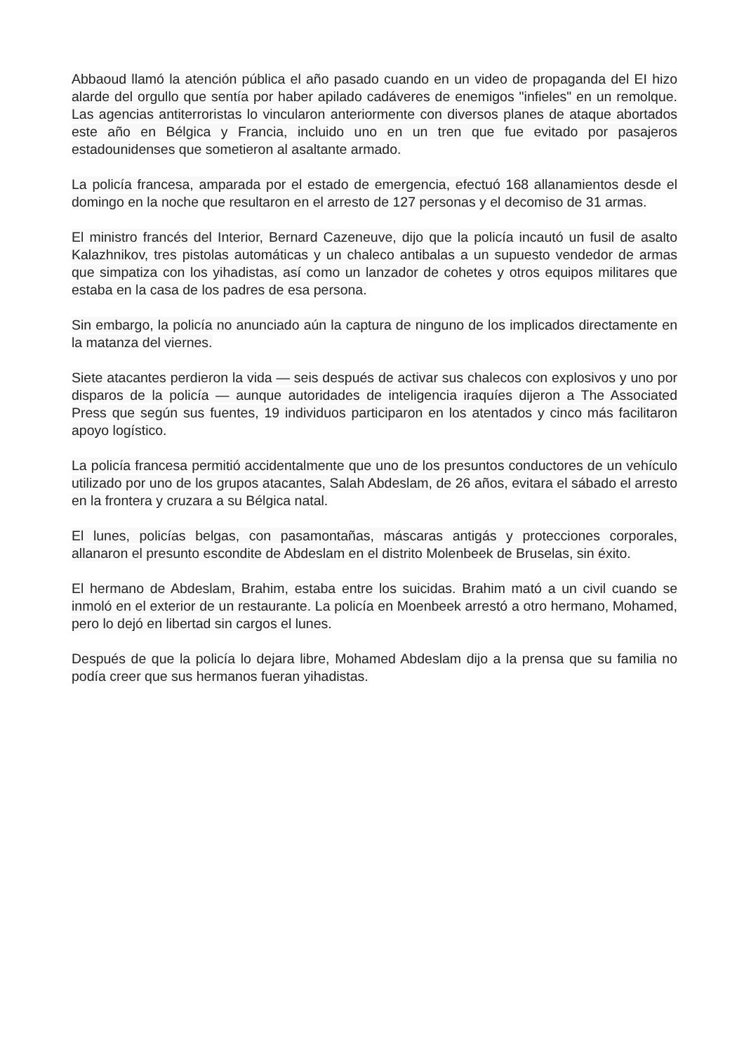Abbaoud llamó la atención pública el año pasado cuando en un video de propaganda del EI hizo alarde del orgullo que sentía por haber apilado cadáveres de enemigos "infieles" en un remolque. Las agencias antiterroristas lo vincularon anteriormente con diversos planes de ataque abortados este año en Bélgica y Francia, incluido uno en un tren que fue evitado por pasajeros estadounidenses que sometieron al asaltante armado.
La policía francesa, amparada por el estado de emergencia, efectuó 168 allanamientos desde el domingo en la noche que resultaron en el arresto de 127 personas y el decomiso de 31 armas.
El ministro francés del Interior, Bernard Cazeneuve, dijo que la policía incautó un fusil de asalto Kalazhnikov, tres pistolas automáticas y un chaleco antibalas a un supuesto vendedor de armas que simpatiza con los yihadistas, así como un lanzador de cohetes y otros equipos militares que estaba en la casa de los padres de esa persona.
Sin embargo, la policía no anunciado aún la captura de ninguno de los implicados directamente en la matanza del viernes.
Siete atacantes perdieron la vida — seis después de activar sus chalecos con explosivos y uno por disparos de la policía — aunque autoridades de inteligencia iraquíes dijeron a The Associated Press que según sus fuentes, 19 individuos participaron en los atentados y cinco más facilitaron apoyo logístico.
La policía francesa permitió accidentalmente que uno de los presuntos conductores de un vehículo utilizado por uno de los grupos atacantes, Salah Abdeslam, de 26 años, evitara el sábado el arresto en la frontera y cruzara a su Bélgica natal.
El lunes, policías belgas, con pasamontañas, máscaras antigás y protecciones corporales, allanaron el presunto escondite de Abdeslam en el distrito Molenbeek de Bruselas, sin éxito.
El hermano de Abdeslam, Brahim, estaba entre los suicidas. Brahim mató a un civil cuando se inmoló en el exterior de un restaurante. La policía en Moenbeek arrestó a otro hermano, Mohamed, pero lo dejó en libertad sin cargos el lunes.
Después de que la policía lo dejara libre, Mohamed Abdeslam dijo a la prensa que su familia no podía creer que sus hermanos fueran yihadistas.